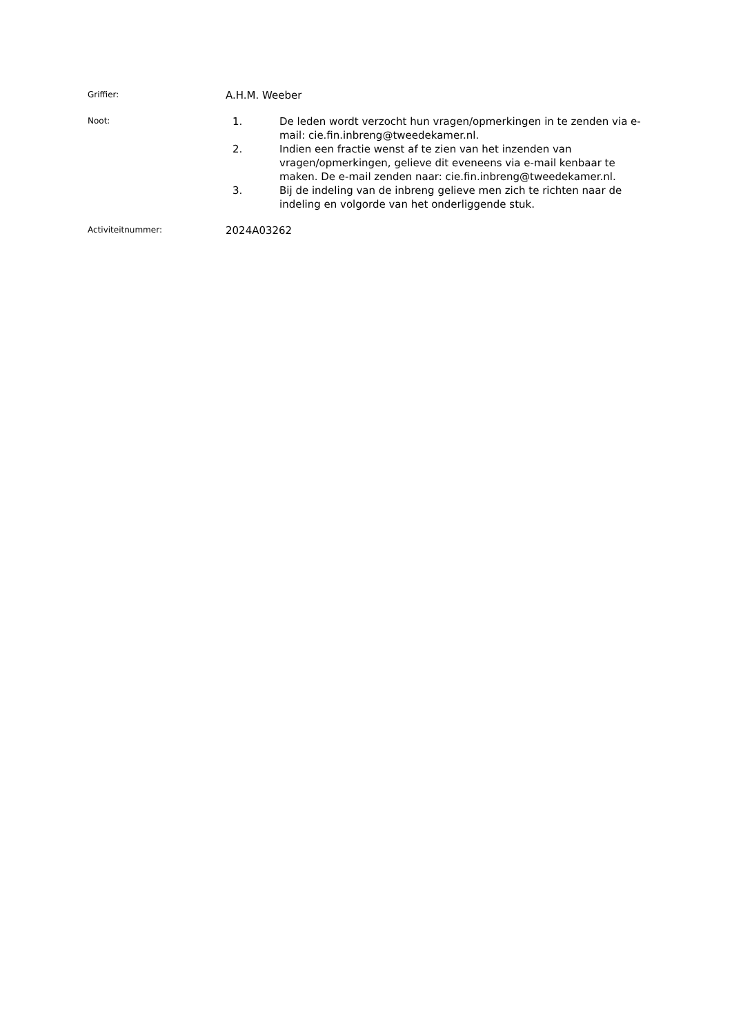Griffier:
A.H.M. Weeber
Noot:
1. De leden wordt verzocht hun vragen/opmerkingen in te zenden via e-mail: cie.fin.inbreng@tweedekamer.nl.
2. Indien een fractie wenst af te zien van het inzenden van vragen/opmerkingen, gelieve dit eveneens via e-mail kenbaar te maken. De e-mail zenden naar: cie.fin.inbreng@tweedekamer.nl.
3. Bij de indeling van de inbreng gelieve men zich te richten naar de indeling en volgorde van het onderliggende stuk.
Activiteitnummer:
2024A03262